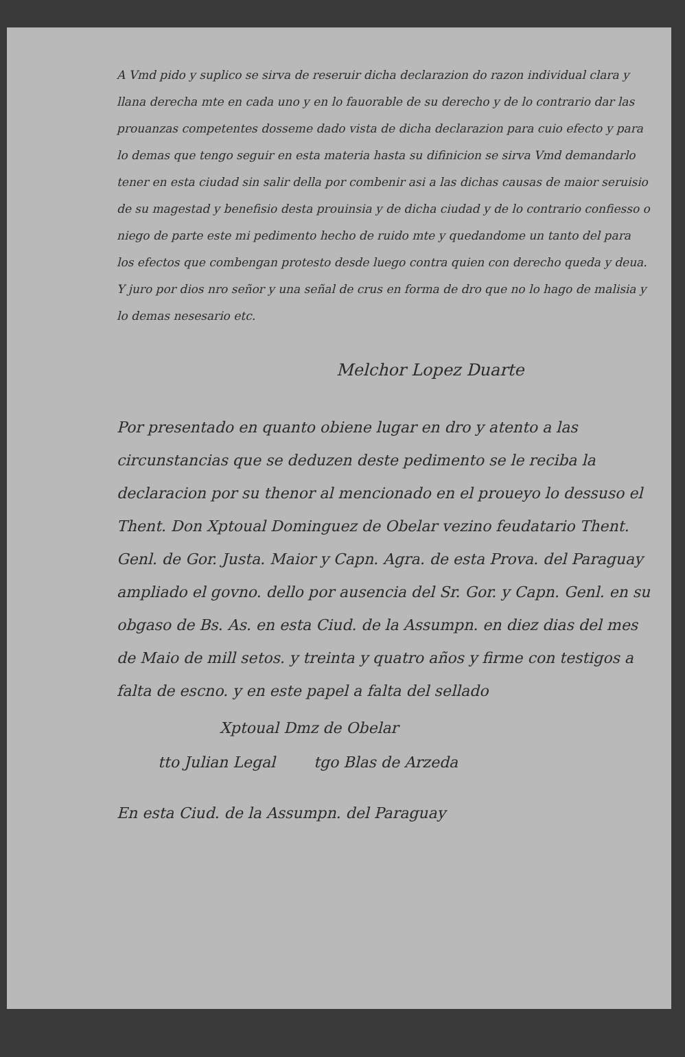A Vmd pido y suplico se sirva de reseruir dicha declarazion do razon individual clara y llana derecha mte en cada uno y en lo fauorable de su derecho y de lo contrario dar las prouanzas competentes dosseme dado vista de dicha declarazion para cuio efecto y para lo demas que tengo seguir en esta materia hasta su difinicion se sirva Vmd demandarlo tener en esta ciudad sin salir della por combenir asi a las dichas causas de maior seruisio de su magestad y benefisio desta prouinsia y de dicha ciudad y de lo contrario confiesso o niego de parte este mi pedimento hecho de ruido mte y quedandome un tanto del para los efectos que combengan protesto desde luego contra quien con derecho queda y deua. Y juro por dios nro señor y una señal de crus en forma de dro que no lo hago de malisia y lo demas nesesario etc.
Melchor Lopez Duarte
Por presentado en quanto obiene lugar en dro y atento a las circunstancias que se deduzen deste pedimento se le reciba la declaracion por su thenor al mencionado en el proueyo lo dessuso el Thent. Don Xptoual Dominguez de Obelar vezino feudatario Thent. Genl. de Gor. Justa. Maior y Capn. Agra. de esta Prova. del Paraguay ampliado el govno. dello por ausencia del Sr. Gor. y Capn. Genl. en su obgaso de Bs. As. en esta Ciud. de la Assumpn. en diez dias del mes de Maio de mill setos. y treinta y quatro años y firme con testigos a falta de escno. y en este papel a falta del sellado
Xptoual Dmz de Obelar
tto Julian Legal tgo Blas de Arzeda
En esta Ciud. de la Assumpn. del Paraguay